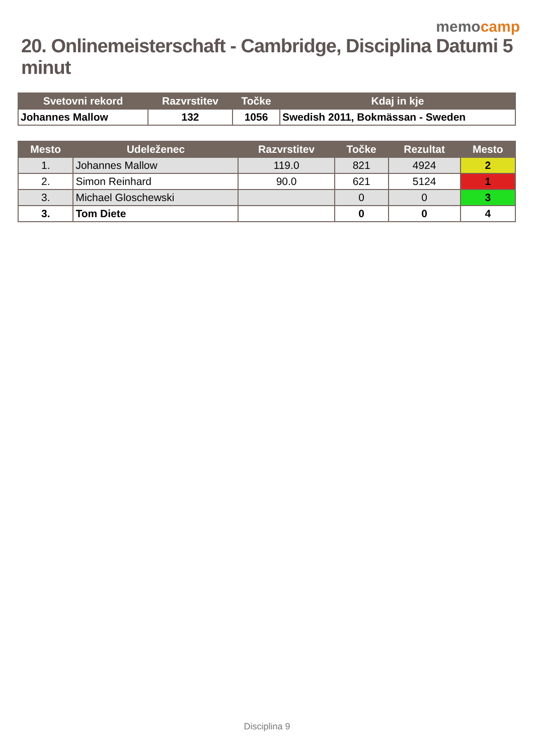memocamp
20. Onlinemeisterschaft - Cambridge, Disciplina Datumi 5 minut
| Svetovni rekord | Razvrstitev | Točke | Kdaj in kje |
| --- | --- | --- | --- |
| Johannes Mallow | 132 | 1056 | Swedish 2011, Bokmässan - Sweden |
| Mesto | Udeleženec | Razvrstitev | Točke | Rezultat | Mesto |
| --- | --- | --- | --- | --- | --- |
| 1. | Johannes Mallow | 119.0 | 821 | 4924 | 2 |
| 2. | Simon Reinhard | 90.0 | 621 | 5124 | 1 |
| 3. | Michael Gloschewski | | 0 | 0 | 3 |
| 3. | Tom Diete | | 0 | 0 | 4 |
Disciplina 9